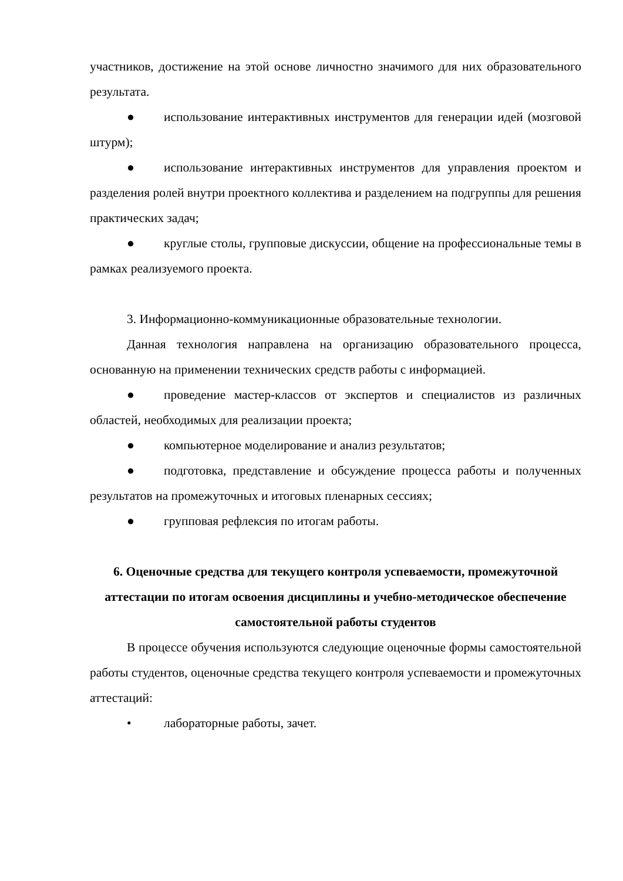участников, достижение на этой основе личностно значимого для них образовательного результата.
● использование интерактивных инструментов для генерации идей (мозговой штурм);
● использование интерактивных инструментов для управления проектом и разделения ролей внутри проектного коллектива и разделением на подгруппы для решения практических задач;
● круглые столы, групповые дискуссии, общение на профессиональные темы в рамках реализуемого проекта.
3. Информационно-коммуникационные образовательные технологии.
Данная технология направлена на организацию образовательного процесса, основанную на применении технических средств работы с информацией.
● проведение мастер-классов от экспертов и специалистов из различных областей, необходимых для реализации проекта;
● компьютерное моделирование и анализ результатов;
● подготовка, представление и обсуждение процесса работы и полученных результатов на промежуточных и итоговых пленарных сессиях;
● групповая рефлексия по итогам работы.
6. Оценочные средства для текущего контроля успеваемости, промежуточной аттестации по итогам освоения дисциплины и учебно-методическое обеспечение самостоятельной работы студентов
В процессе обучения используются следующие оценочные формы самостоятельной работы студентов, оценочные средства текущего контроля успеваемости и промежуточных аттестаций:
• лабораторные работы, зачет.